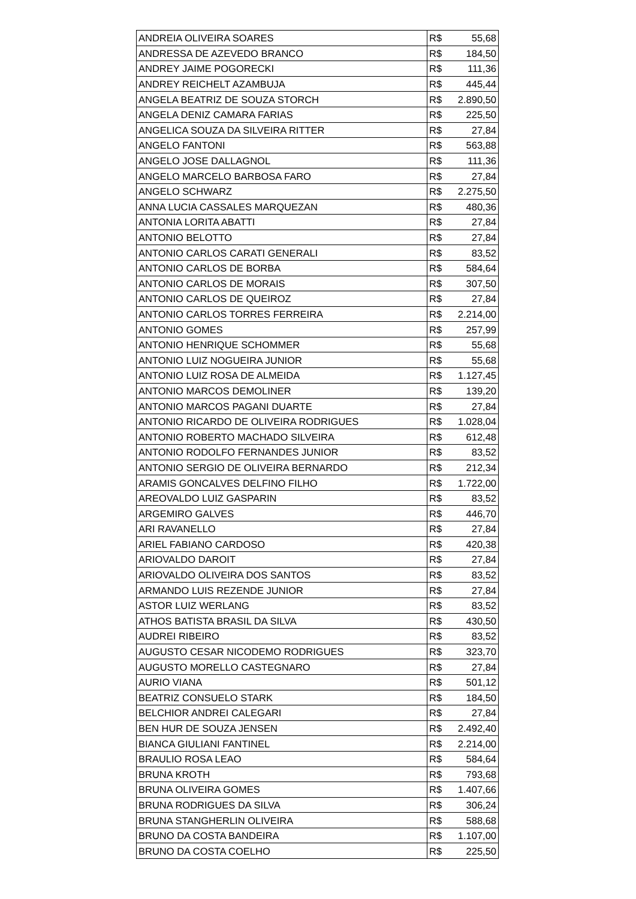| ANDREIA OLIVEIRA SOARES | R$ 55,68 |
| ANDRESSA DE AZEVEDO BRANCO | R$ 184,50 |
| ANDREY JAIME POGORECKI | R$ 111,36 |
| ANDREY REICHELT AZAMBUJA | R$ 445,44 |
| ANGELA BEATRIZ DE SOUZA STORCH | R$ 2.890,50 |
| ANGELA DENIZ CAMARA FARIAS | R$ 225,50 |
| ANGELICA SOUZA DA SILVEIRA RITTER | R$ 27,84 |
| ANGELO FANTONI | R$ 563,88 |
| ANGELO JOSE DALLAGNOL | R$ 111,36 |
| ANGELO MARCELO BARBOSA FARO | R$ 27,84 |
| ANGELO SCHWARZ | R$ 2.275,50 |
| ANNA LUCIA CASSALES MARQUEZAN | R$ 480,36 |
| ANTONIA LORITA ABATTI | R$ 27,84 |
| ANTONIO BELOTTO | R$ 27,84 |
| ANTONIO CARLOS CARATI GENERALI | R$ 83,52 |
| ANTONIO CARLOS DE BORBA | R$ 584,64 |
| ANTONIO CARLOS DE MORAIS | R$ 307,50 |
| ANTONIO CARLOS DE QUEIROZ | R$ 27,84 |
| ANTONIO CARLOS TORRES FERREIRA | R$ 2.214,00 |
| ANTONIO GOMES | R$ 257,99 |
| ANTONIO HENRIQUE SCHOMMER | R$ 55,68 |
| ANTONIO LUIZ NOGUEIRA JUNIOR | R$ 55,68 |
| ANTONIO LUIZ ROSA DE ALMEIDA | R$ 1.127,45 |
| ANTONIO MARCOS DEMOLINER | R$ 139,20 |
| ANTONIO MARCOS PAGANI DUARTE | R$ 27,84 |
| ANTONIO RICARDO DE OLIVEIRA RODRIGUES | R$ 1.028,04 |
| ANTONIO ROBERTO MACHADO SILVEIRA | R$ 612,48 |
| ANTONIO RODOLFO FERNANDES JUNIOR | R$ 83,52 |
| ANTONIO SERGIO DE OLIVEIRA BERNARDO | R$ 212,34 |
| ARAMIS GONCALVES DELFINO FILHO | R$ 1.722,00 |
| AREOVALDO LUIZ GASPARIN | R$ 83,52 |
| ARGEMIRO GALVES | R$ 446,70 |
| ARI RAVANELLO | R$ 27,84 |
| ARIEL FABIANO CARDOSO | R$ 420,38 |
| ARIOVALDO DAROIT | R$ 27,84 |
| ARIOVALDO OLIVEIRA DOS SANTOS | R$ 83,52 |
| ARMANDO LUIS REZENDE JUNIOR | R$ 27,84 |
| ASTOR LUIZ WERLANG | R$ 83,52 |
| ATHOS BATISTA BRASIL DA SILVA | R$ 430,50 |
| AUDREI RIBEIRO | R$ 83,52 |
| AUGUSTO CESAR NICODEMO RODRIGUES | R$ 323,70 |
| AUGUSTO MORELLO CASTEGNARO | R$ 27,84 |
| AURIO VIANA | R$ 501,12 |
| BEATRIZ CONSUELO STARK | R$ 184,50 |
| BELCHIOR ANDREI CALEGARI | R$ 27,84 |
| BEN HUR DE SOUZA JENSEN | R$ 2.492,40 |
| BIANCA GIULIANI FANTINEL | R$ 2.214,00 |
| BRAULIO ROSA LEAO | R$ 584,64 |
| BRUNA KROTH | R$ 793,68 |
| BRUNA OLIVEIRA GOMES | R$ 1.407,66 |
| BRUNA RODRIGUES DA SILVA | R$ 306,24 |
| BRUNA STANGHERLIN OLIVEIRA | R$ 588,68 |
| BRUNO DA COSTA BANDEIRA | R$ 1.107,00 |
| BRUNO DA COSTA COELHO | R$ 225,50 |